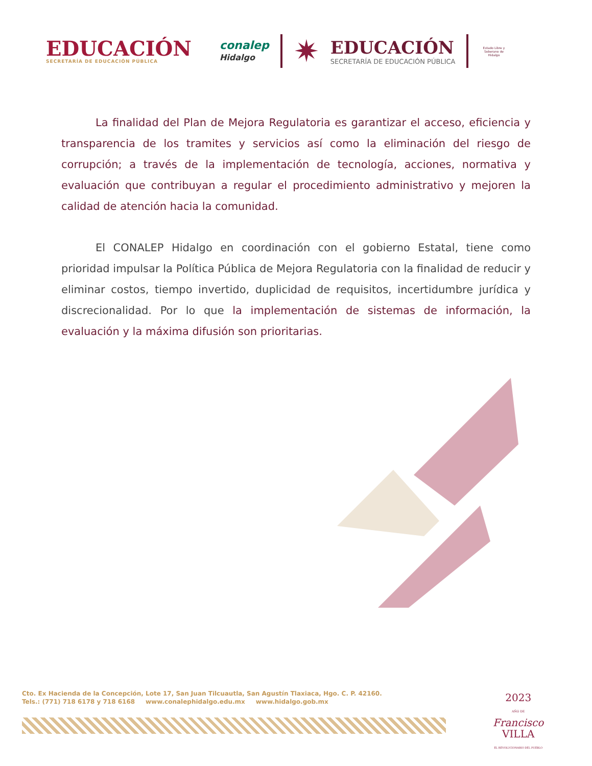EDUCACIÓN
SECRETARÍA DE EDUCACIÓN PÚBLICA
conalep
Hidalgo
✷
EDUCACIÓN
SECRETARÍA DE EDUCACIÓN PÚBLICA
Estado Libre y Soberano de Hidalgo
La finalidad del Plan de Mejora Regulatoria es garantizar el acceso, eficiencia y transparencia de los tramites y servicios así como la eliminación del riesgo de corrupción; a través de la implementación de tecnología, acciones, normativa y evaluación que contribuyan a regular el procedimiento administrativo y mejoren la calidad de atención hacia la comunidad.
El CONALEP Hidalgo en coordinación con el gobierno Estatal, tiene como prioridad impulsar la Política Pública de Mejora Regulatoria con la finalidad de reducir y eliminar costos, tiempo invertido, duplicidad de requisitos, incertidumbre jurídica y discrecionalidad. Por lo que la implementación de sistemas de información, la evaluación y la máxima difusión son prioritarias.
Cto. Ex Hacienda de la Concepción, Lote 17, San Juan Tilcuautla, San Agustín Tlaxiaca, Hgo. C. P. 42160.
Tels.: (771) 718 6178 y 718 6168 www.conalephidalgo.edu.mx www.hidalgo.gob.mx
2023
AÑO DE
Francisco
VILLA
EL REVOLUCIONARIO DEL PUEBLO